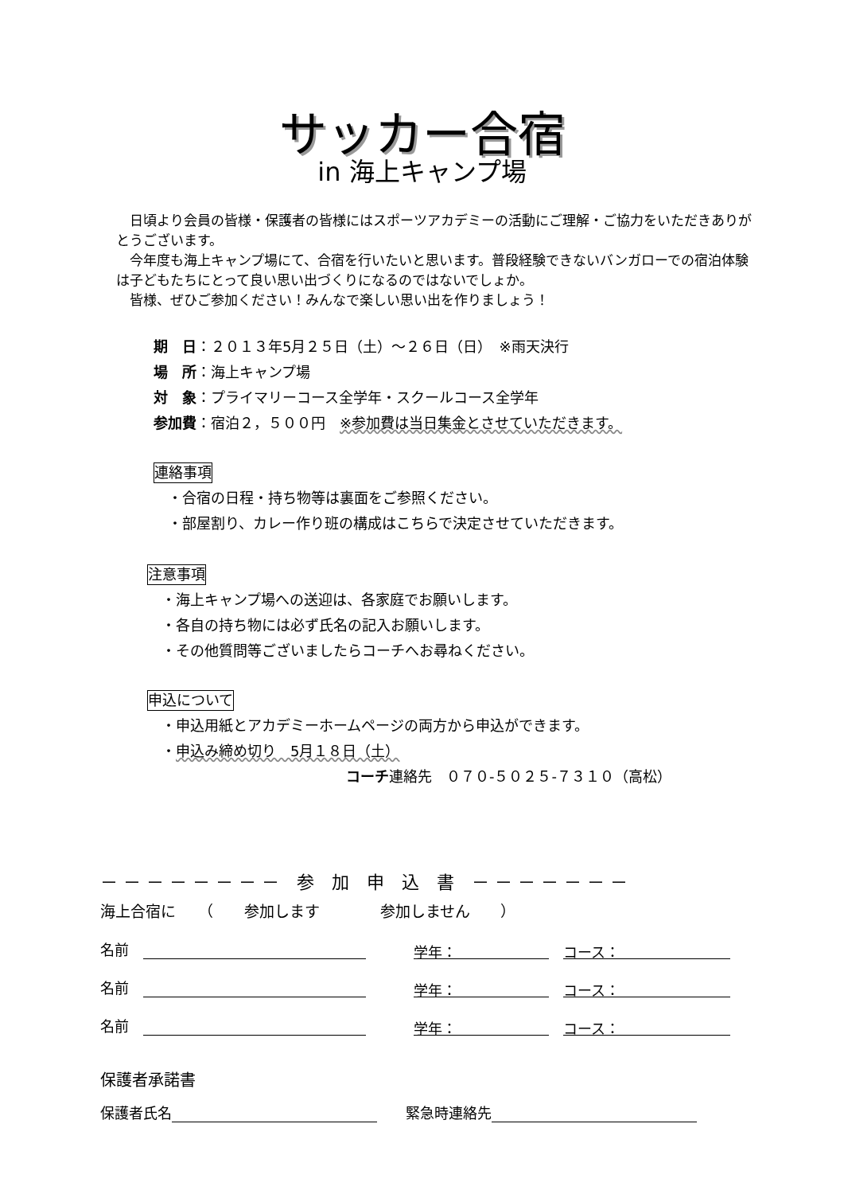サッカー合宿
in 海上キャンプ場
　日頃より会員の皆様・保護者の皆様にはスポーツアカデミーの活動にご理解・ご協力をいただきありがとうございます。
　今年度も海上キャンプ場にて、合宿を行いたいと思います。普段経験できないバンガローでの宿泊体験は子どもたちにとって良い思い出づくりになるのではないでしょか。
　皆様、ぜひご参加ください！みんなで楽しい思い出を作りましょう！
期　日：２０１３年5月２５日（土）～２６日（日）　※雨天決行
場　所：海上キャンプ場
対　象：プライマリーコース全学年・スクールコース全学年
参加費：宿泊２，５００円　※参加費は当日集金とさせていただきます。
連絡事項
　・合宿の日程・持ち物等は裏面をご参照ください。
　・部屋割り、カレー作り班の構成はこちらで決定させていただきます。
注意事項
　・海上キャンプ場への送迎は、各家庭でお願いします。
　・各自の持ち物には必ず氏名の記入お願いします。
　・その他質問等ございましたらコーチへお尋ねください。
申込について
　・申込用紙とアカデミーホームページの両方から申込ができます。
　・申込み締め切り　5月１８日（土）
コーチ連絡先　０７０-５０２５-７３１０（高松）
－ － － － － － － －　参　加　申　込　書　－ － － － － － －
海上合宿に　　（　　参加します　　　　参加しません　　）
名前　 学年：　コース：
名前　 学年：　コース：
名前　 学年：　コース：
保護者承諾書
保護者氏名 　　緊急時連絡先